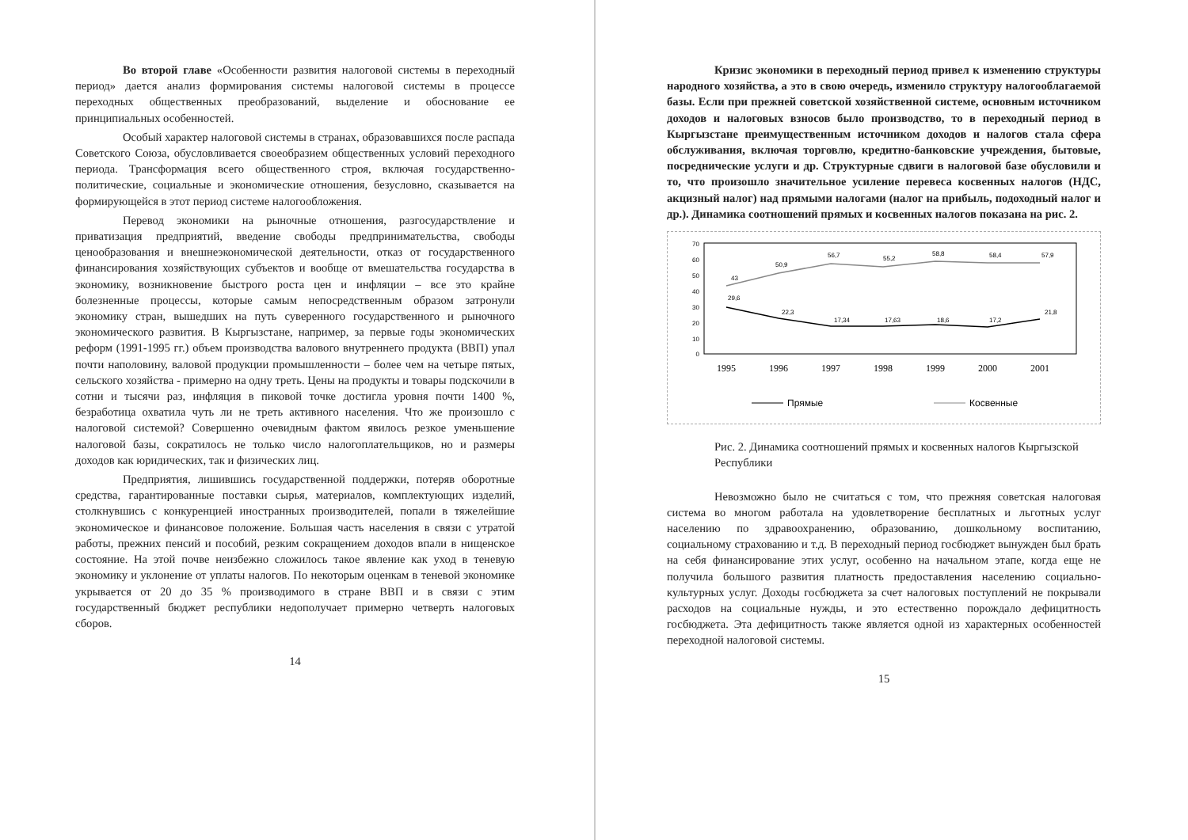Во второй главе «Особенности развития налоговой системы в переходный период» дается анализ формирования системы налоговой системы в процессе переходных общественных преобразований, выделение и обоснование ее принципиальных особенностей.
Особый характер налоговой системы в странах, образовавшихся после распада Советского Союза, обусловливается своеобразием общественных условий переходного периода. Трансформация всего общественного строя, включая государственно-политические, социальные и экономические отношения, безусловно, сказывается на формирующейся в этот период системе налогообложения.
Перевод экономики на рыночные отношения, разгосударствление и приватизация предприятий, введение свободы предпринимательства, свободы ценообразования и внешнеэкономической деятельности, отказ от государственного финансирования хозяйствующих субъектов и вообще от вмешательства государства в экономику, возникновение быстрого роста цен и инфляции – все это крайне болезненные процессы, которые самым непосредственным образом затронули экономику стран, вышедших на путь суверенного государственного и рыночного экономического развития. В Кыргызстане, например, за первые годы экономических реформ (1991-1995 гг.) объем производства валового внутреннего продукта (ВВП) упал почти наполовину, валовой продукции промышленности – более чем на четыре пятых, сельского хозяйства - примерно на одну треть. Цены на продукты и товары подскочили в сотни и тысячи раз, инфляция в пиковой точке достигла уровня почти 1400 %, безработица охватила чуть ли не треть активного населения. Что же произошло с налоговой системой? Совершенно очевидным фактом явилось резкое уменьшение налоговой базы, сократилось не только число налогоплательщиков, но и размеры доходов как юридических, так и физических лиц.
Предприятия, лишившись государственной поддержки, потеряв оборотные средства, гарантированные поставки сырья, материалов, комплектующих изделий, столкнувшись с конкуренцией иностранных производителей, попали в тяжелейшие экономическое и финансовое положение. Большая часть населения в связи с утратой работы, прежних пенсий и пособий, резким сокращением доходов впали в нищенское состояние. На этой почве неизбежно сложилось такое явление как уход в теневую экономику и уклонение от уплаты налогов. По некоторым оценкам в теневой экономике укрывается от 20 до 35 % производимого в стране ВВП и в связи с этим государственный бюджет республики недополучает примерно четверть налоговых сборов.
14
Кризис экономики в переходный период привел к изменению структуры народного хозяйства, а это в свою очередь, изменило структуру налогооблагаемой базы. Если при прежней советской хозяйственной системе, основным источником доходов и налоговых взносов было производство, то в переходный период в Кыргызстане преимущественным источником доходов и налогов стала сфера обслуживания, включая торговлю, кредитно-банковские учреждения, бытовые, посреднические услуги и др. Структурные сдвиги в налоговой базе обусловили и то, что произошло значительное усиление перевеса косвенных налогов (НДС, акцизный налог) над прямыми налогами (налог на прибыль, подоходный налог и др.). Динамика соотношений прямых и косвенных налогов показана на рис. 2.
70
60
50
40
30
20
10
0
43
50,9
56,7
55,2
58,8
58,4
57,9
29,6
22,3
17,34
17,63
18,6
17,2
21,8
1995
1996
1997
1998
1999
2000
2001
Прямые
Косвенные
Рис. 2. Динамика соотношений прямых и косвенных налогов Кыргызской Республики
Невозможно было не считаться с том, что прежняя советская налоговая система во многом работала на удовлетворение бесплатных и льготных услуг населению по здравоохранению, образованию, дошкольному воспитанию, социальному страхованию и т.д. В переходный период госбюджет вынужден был брать на себя финансирование этих услуг, особенно на начальном этапе, когда еще не получила большого развития платность предоставления населению социально-культурных услуг. Доходы госбюджета за счет налоговых поступлений не покрывали расходов на социальные нужды, и это естественно порождало дефицитность госбюджета. Эта дефицитность также является одной из характерных особенностей переходной налоговой системы.
15